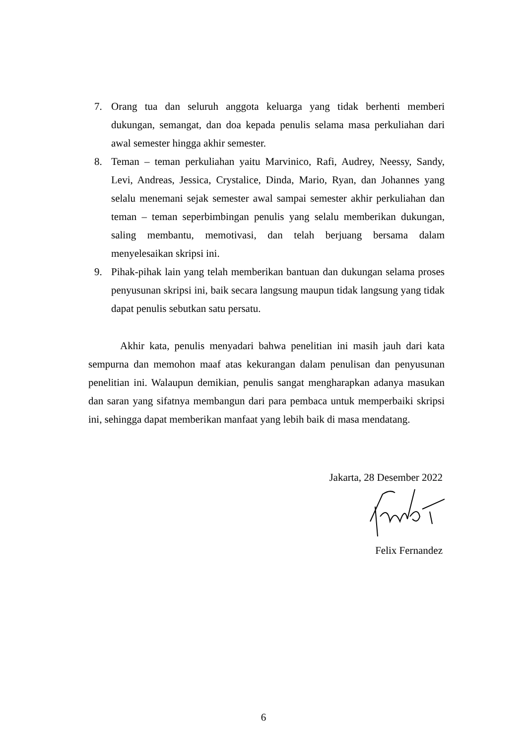7. Orang tua dan seluruh anggota keluarga yang tidak berhenti memberi dukungan, semangat, dan doa kepada penulis selama masa perkuliahan dari awal semester hingga akhir semester.
8. Teman – teman perkuliahan yaitu Marvinico, Rafi, Audrey, Neessy, Sandy, Levi, Andreas, Jessica, Crystalice, Dinda, Mario, Ryan, dan Johannes yang selalu menemani sejak semester awal sampai semester akhir perkuliahan dan teman – teman seperbimbingan penulis yang selalu memberikan dukungan, saling membantu, memotivasi, dan telah berjuang bersama dalam menyelesaikan skripsi ini.
9. Pihak-pihak lain yang telah memberikan bantuan dan dukungan selama proses penyusunan skripsi ini, baik secara langsung maupun tidak langsung yang tidak dapat penulis sebutkan satu persatu.
Akhir kata, penulis menyadari bahwa penelitian ini masih jauh dari kata sempurna dan memohon maaf atas kekurangan dalam penulisan dan penyusunan penelitian ini. Walaupun demikian, penulis sangat mengharapkan adanya masukan dan saran yang sifatnya membangun dari para pembaca untuk memperbaiki skripsi ini, sehingga dapat memberikan manfaat yang lebih baik di masa mendatang.
Jakarta, 28 Desember 2022
Felix Fernandez
6